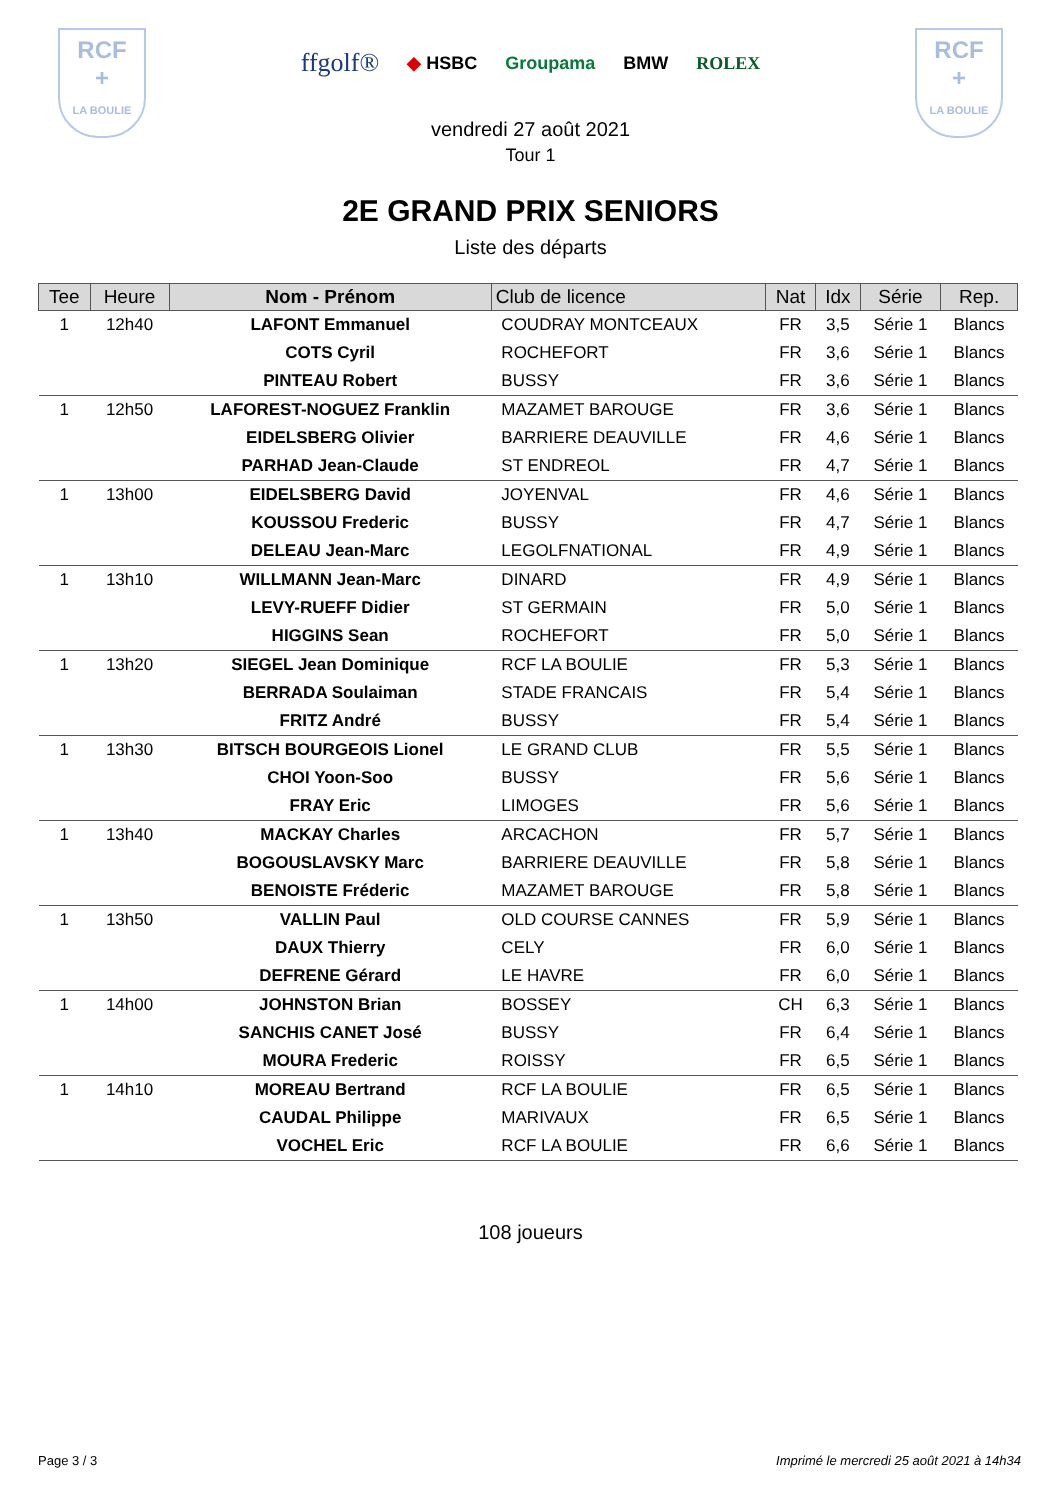RCF
+
LA BOULIE
ffgolf® ◆ HSBC Groupama BMW ROLEX
RCF
+
LA BOULIE
vendredi 27 août 2021
Tour 1
2E GRAND PRIX SENIORS
Liste des départs
| Tee | Heure | Nom - Prénom | Club de licence | Nat | Idx | Série | Rep. |
| --- | --- | --- | --- | --- | --- | --- | --- |
| 1 | 12h40 | LAFONT Emmanuel | COUDRAY MONTCEAUX | FR | 3,5 | Série 1 | Blancs |
| | | COTS Cyril | ROCHEFORT | FR | 3,6 | Série 1 | Blancs |
| | | PINTEAU Robert | BUSSY | FR | 3,6 | Série 1 | Blancs |
| 1 | 12h50 | LAFOREST-NOGUEZ Franklin | MAZAMET BAROUGE | FR | 3,6 | Série 1 | Blancs |
| | | EIDELSBERG Olivier | BARRIERE DEAUVILLE | FR | 4,6 | Série 1 | Blancs |
| | | PARHAD Jean-Claude | ST ENDREOL | FR | 4,7 | Série 1 | Blancs |
| 1 | 13h00 | EIDELSBERG David | JOYENVAL | FR | 4,6 | Série 1 | Blancs |
| | | KOUSSOU Frederic | BUSSY | FR | 4,7 | Série 1 | Blancs |
| | | DELEAU Jean-Marc | LEGOLFNATIONAL | FR | 4,9 | Série 1 | Blancs |
| 1 | 13h10 | WILLMANN Jean-Marc | DINARD | FR | 4,9 | Série 1 | Blancs |
| | | LEVY-RUEFF Didier | ST GERMAIN | FR | 5,0 | Série 1 | Blancs |
| | | HIGGINS Sean | ROCHEFORT | FR | 5,0 | Série 1 | Blancs |
| 1 | 13h20 | SIEGEL Jean Dominique | RCF LA BOULIE | FR | 5,3 | Série 1 | Blancs |
| | | BERRADA Soulaiman | STADE FRANCAIS | FR | 5,4 | Série 1 | Blancs |
| | | FRITZ André | BUSSY | FR | 5,4 | Série 1 | Blancs |
| 1 | 13h30 | BITSCH BOURGEOIS Lionel | LE GRAND CLUB | FR | 5,5 | Série 1 | Blancs |
| | | CHOI Yoon-Soo | BUSSY | FR | 5,6 | Série 1 | Blancs |
| | | FRAY Eric | LIMOGES | FR | 5,6 | Série 1 | Blancs |
| 1 | 13h40 | MACKAY Charles | ARCACHON | FR | 5,7 | Série 1 | Blancs |
| | | BOGOUSLAVSKY Marc | BARRIERE DEAUVILLE | FR | 5,8 | Série 1 | Blancs |
| | | BENOISTE Fréderic | MAZAMET BAROUGE | FR | 5,8 | Série 1 | Blancs |
| 1 | 13h50 | VALLIN Paul | OLD COURSE CANNES | FR | 5,9 | Série 1 | Blancs |
| | | DAUX Thierry | CELY | FR | 6,0 | Série 1 | Blancs |
| | | DEFRENE Gérard | LE HAVRE | FR | 6,0 | Série 1 | Blancs |
| 1 | 14h00 | JOHNSTON Brian | BOSSEY | CH | 6,3 | Série 1 | Blancs |
| | | SANCHIS CANET José | BUSSY | FR | 6,4 | Série 1 | Blancs |
| | | MOURA Frederic | ROISSY | FR | 6,5 | Série 1 | Blancs |
| 1 | 14h10 | MOREAU Bertrand | RCF LA BOULIE | FR | 6,5 | Série 1 | Blancs |
| | | CAUDAL Philippe | MARIVAUX | FR | 6,5 | Série 1 | Blancs |
| | | VOCHEL Eric | RCF LA BOULIE | FR | 6,6 | Série 1 | Blancs |
108 joueurs
Page 3 / 3 Imprimé le mercredi 25 août 2021 à 14h34